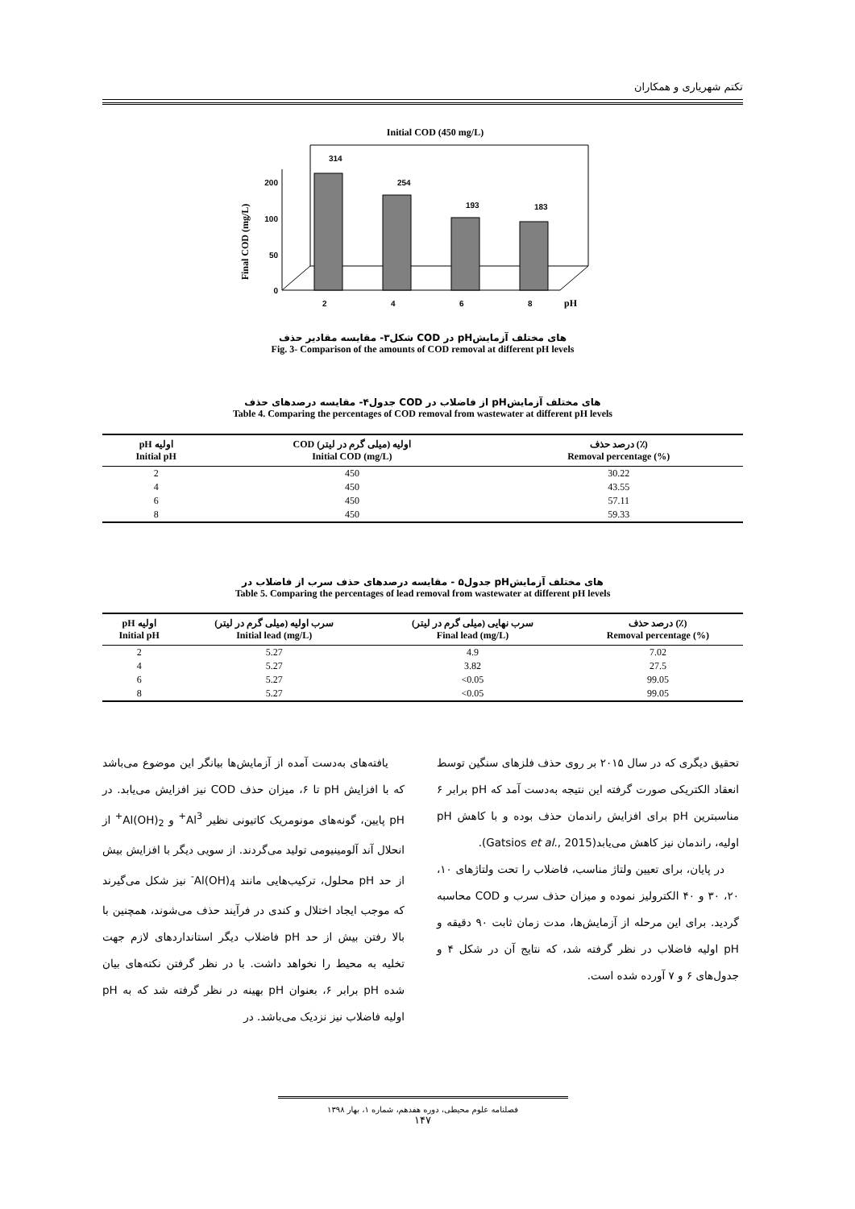تکتم شهریاری و همکاران
Initial COD (450 mg/L)
Final COD (mg/L)
0
50
100
200
314
254
193
183
2
4
6
8
pH
شکل۳- مقایسه مقادیر حذف COD در pHهای مختلف آزمایش
Fig. 3- Comparison of the amounts of COD removal at different pH levels
جدول۴- مقایسه درصدهای حذف COD از فاضلاب در pHهای مختلف آزمایش
Table 4. Comparing the percentages of COD removal from wastewater at different pH levels
| pH اولیه Initial pH | COD اولیه (میلی گرم در لیتر) Initial COD (mg/L) | درصد حذف (٪) Removal percentage (%) |
| --- | --- | --- |
| 2 | 450 | 30.22 |
| 4 | 450 | 43.55 |
| 6 | 450 | 57.11 |
| 8 | 450 | 59.33 |
جدول۵ - مقایسه درصدهای حذف سرب از فاضلاب در pHهای مختلف آزمایش
Table 5. Comparing the percentages of lead removal from wastewater at different pH levels
| pH اولیه Initial pH | سرب اولیه (میلی گرم در لیتر) Initial lead (mg/L) | سرب نهایی (میلی گرم در لیتر) Final lead (mg/L) | درصد حذف (٪) Removal percentage (%) |
| --- | --- | --- | --- |
| 2 | 5.27 | 4.9 | 7.02 |
| 4 | 5.27 | 3.82 | 27.5 |
| 6 | 5.27 | <0.05 | 99.05 |
| 8 | 5.27 | <0.05 | 99.05 |
یافته‌های به‌دست آمده از آزمایش‌ها بیانگر این موضوع می‌باشد که با افزایش pH تا ۶، میزان حذف COD نیز افزایش می‌یابد. در pH پایین، گونه‌های مونومریک کاتیونی نظیر Al<sup>3+</sup> و Al(OH)<sub>2</sub><sup>+</sup> از انحلال آند آلومینیومی تولید می‌گردند. از سویی دیگر با افزایش بیش از حد pH محلول، ترکیب‌هایی مانند Al(OH)<sub>4</sub><sup>-</sup> نیز شکل می‌گیرند که موجب ایجاد اختلال و کندی در فرآیند حذف می‌شوند، همچنین با بالا رفتن بیش از حد pH فاضلاب دیگر استانداردهای لازم جهت تخلیه به محیط را نخواهد داشت. با در نظر گرفتن نکته‌های بیان شده pH برابر ۶، بعنوان pH بهینه در نظر گرفته شد که به pH اولیه فاضلاب نیز نزدیک می‌باشد. در
تحقیق دیگری که در سال ۲۰۱۵ بر روی حذف فلزهای سنگین توسط انعقاد الکتریکی صورت گرفته این نتیجه به‌دست آمد که pH برابر ۶ مناسبترین pH برای افزایش راندمان حذف بوده و با کاهش pH اولیه، راندمان نیز کاهش می‌یابد(Gatsios et al., 2015).
در پایان، برای تعیین ولتاژ مناسب، فاضلاب را تحت ولتاژهای ۱۰، ۲۰، ۳۰ و ۴۰ الکترولیز نموده و میزان حذف سرب و COD محاسبه گردید. برای این مرحله از آزمایش‌ها، مدت زمان ثابت ۹۰ دقیقه و pH اولیه فاضلاب در نظر گرفته شد، که نتایج آن در شکل ۴ و جدول‌های ۶ و ۷ آورده شده است.
فصلنامه علوم محیطی، دوره هفدهم، شماره ۱، بهار ۱۳۹۸
۱۴۷